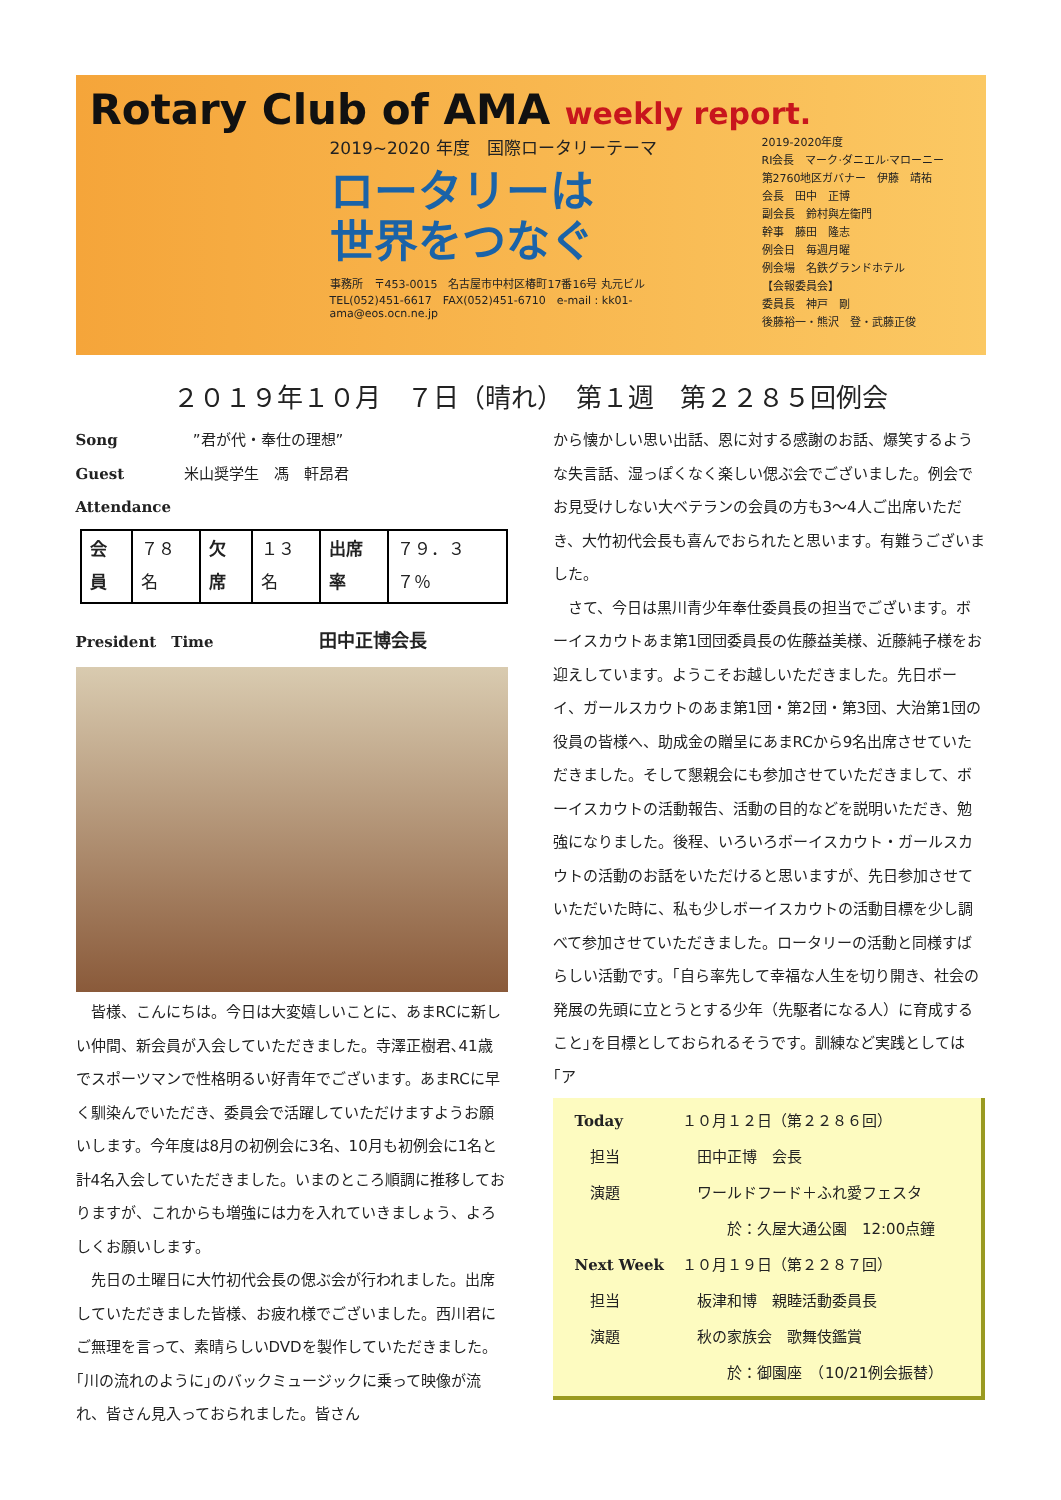Rotary Club of AMA weekly report.
2019~2020 年度　国際ロータリーテーマ
ロータリーは
世界をつなぐ
事務所　〒453-0015　名古屋市中村区椿町17番16号 丸元ビル
TEL(052)451-6617　FAX(052)451-6710　e-mail : kk01-ama@eos.ocn.ne.jp
2019-2020年度
RI会長　マーク·ダニエル·マローニー
第2760地区ガバナー　伊藤　靖祐
会長　田中　正博
副会長　鈴村與左衛門
幹事　藤田　隆志
例会日　毎週月曜
例会場　名鉄グランドホテル
【会報委員会】
委員長　神戸　剛
後藤裕一・熊沢　登・武藤正俊
２０１９年１０月　７日（晴れ）　第１週　第２２８５回例会
Song　　　　　”君が代・奉仕の理想”
Guest　　　　米山奨学生　馮　軒昂君
Attendance
| 会員 | ７８名 | 欠席 | １３名 | 出席率 | ７９．３７％ |
President　Time　　　　　　　田中正博会長
　皆様、こんにちは。今日は大変嬉しいことに、あまRCに新しい仲間、新会員が入会していただきました。寺澤正樹君､41歳でスポーツマンで性格明るい好青年でございます。あまRCに早く馴染んでいただき、委員会で活躍していただけますようお願いします。今年度は8月の初例会に3名、10月も初例会に1名と計4名入会していただきました。いまのところ順調に推移しておりますが、これからも増強には力を入れていきましょう、よろしくお願いします。
　先日の土曜日に大竹初代会長の偲ぶ会が行われました。出席していただきました皆様、お疲れ様でございました。西川君にご無理を言って、素晴らしいDVDを製作していただきました。｢川の流れのように｣のバックミュージックに乗って映像が流れ、皆さん見入っておられました。皆さん
から懐かしい思い出話、恩に対する感謝のお話、爆笑するような失言話、湿っぽくなく楽しい偲ぶ会でございました。例会でお見受けしない大ベテランの会員の方も3～4人ご出席いただき、大竹初代会長も喜んでおられたと思います。有難うございました。
　さて、今日は黒川青少年奉仕委員長の担当でございます。ボーイスカウトあま第1団団委員長の佐藤益美様、近藤純子様をお迎えしています。ようこそお越しいただきました。先日ボーイ、ガールスカウトのあま第1団・第2団・第3団、大治第1団の役員の皆様へ、助成金の贈呈にあまRCから9名出席させていただきました。そして懇親会にも参加させていただきまして、ボーイスカウトの活動報告、活動の目的などを説明いただき、勉強になりました。後程、いろいろボーイスカウト・ガールスカウトの活動のお話をいただけると思いますが、先日参加させていただいた時に、私も少しボーイスカウトの活動目標を少し調べて参加させていただきました。ロータリーの活動と同様すばらしい活動です。｢自ら率先して幸福な人生を切り開き、社会の発展の先頭に立とうとする少年（先駆者になる人）に育成すること｣を目標としておられるそうです。訓練など実践としては｢ア
| Today | １０月１２日（第２２８６回） |
| 担当 | 田中正博 会長 |
| 演題 | ワールドフード＋ふれ愛フェスタ |
| | 於：久屋大通公園 12:00点鐘 |
| Next Week | １０月１９日（第２２８７回） |
| 担当 | 板津和博 親睦活動委員長 |
| 演題 | 秋の家族会 歌舞伎鑑賞 |
| | 於：御園座 （10/21例会振替） |